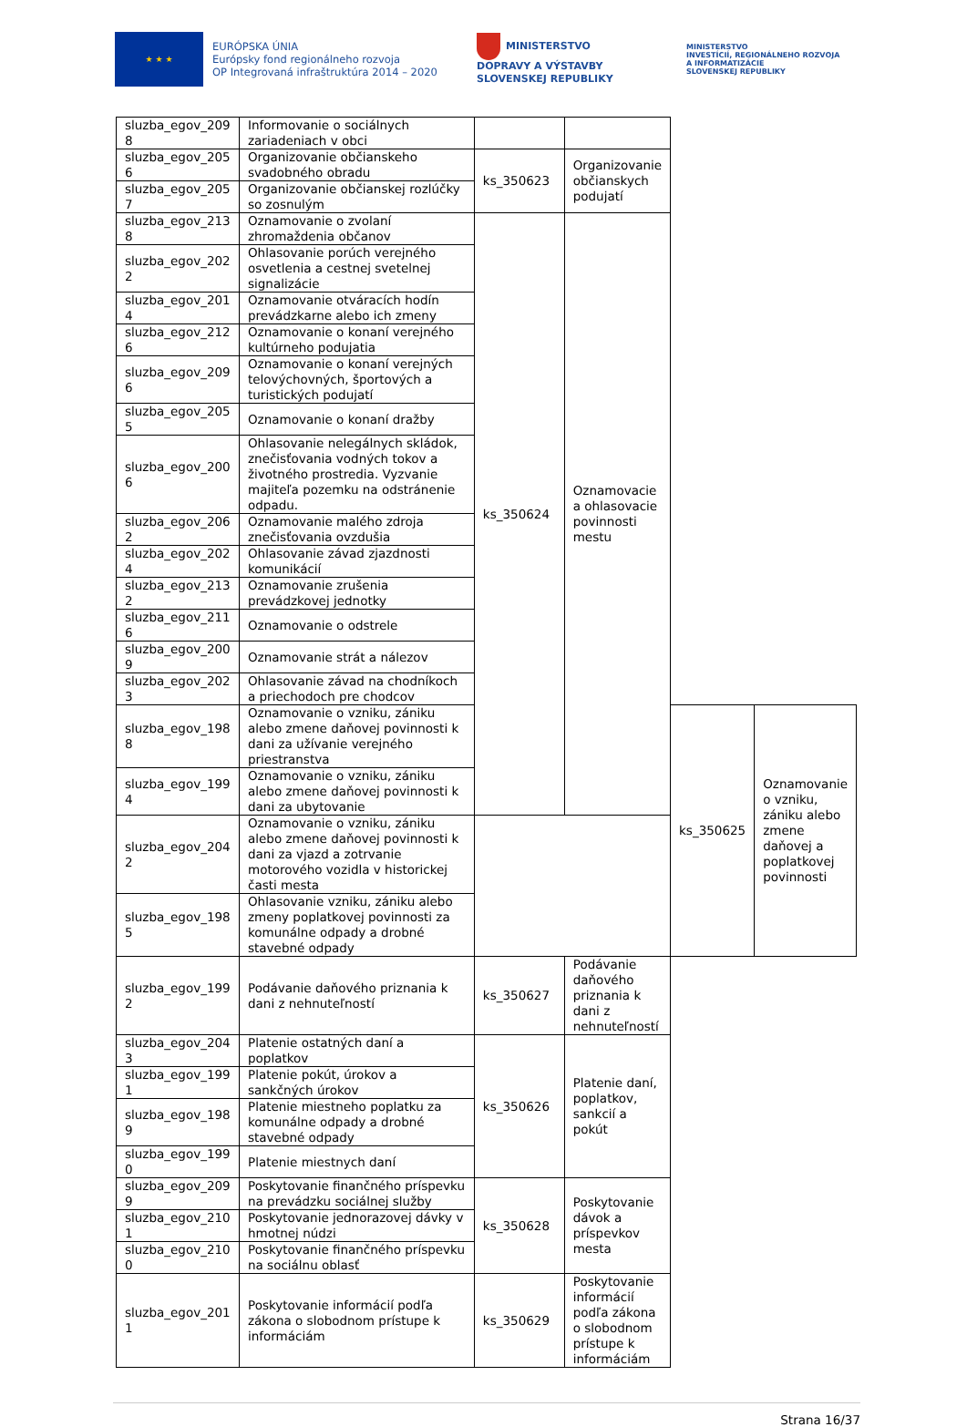★ ★ ★
EURÓPSKA ÚNIA
Európsky fond regionálneho rozvoja
OP Integrovaná infraštruktúra 2014 – 2020
MINISTERSTVO
DOPRAVY A VÝSTAVBY
SLOVENSKEJ REPUBLIKY
MINISTERSTVO
INVESTÍCIÍ, REGIONÁLNEHO ROZVOJA
A INFORMATIZÁCIE
SLOVENSKEJ REPUBLIKY
| sluzba_egov_209 8 | Informovanie o sociálnych zariadeniach v obci | | | | |
| sluzba_egov_205 6 | Organizovanie občianskeho svadobného obradu | ks_350623 | Organizovanie občianskych podujatí | | |
| sluzba_egov_205 7 | Organizovanie občianskej rozlúčky so zosnulým | | | | |
| sluzba_egov_213 8 | Oznamovanie o zvolaní zhromaždenia občanov | ks_350624 | Oznamovacie a ohlasovacie povinnosti mestu | | |
| sluzba_egov_202 2 | Ohlasovanie porúch verejného osvetlenia a cestnej svetelnej signalizácie | | | | |
| sluzba_egov_201 4 | Oznamovanie otváracích hodín prevádzkarne alebo ich zmeny | | | | |
| sluzba_egov_212 6 | Oznamovanie o konaní verejného kultúrneho podujatia | | | | |
| sluzba_egov_209 6 | Oznamovanie o konaní verejných telovýchovných, športových a turistických podujatí | | | | |
| sluzba_egov_205 5 | Oznamovanie o konaní dražby | | | | |
| sluzba_egov_200 6 | Ohlasovanie nelegálnych skládok, znečisťovania vodných tokov a životného prostredia. Vyzvanie majiteľa pozemku na odstránenie odpadu. | | | | |
| sluzba_egov_206 2 | Oznamovanie malého zdroja znečisťovania ovzdušia | | | | |
| sluzba_egov_202 4 | Ohlasovanie závad zjazdnosti komunikácií | | | | |
| sluzba_egov_213 2 | Oznamovanie zrušenia prevádzkovej jednotky | | | | |
| sluzba_egov_211 6 | Oznamovanie o odstrele | | | | |
| sluzba_egov_200 9 | Oznamovanie strát a nálezov | | | | |
| sluzba_egov_202 3 | Ohlasovanie závad na chodníkoch a priechodoch pre chodcov | | | | |
| sluzba_egov_198 8 | Oznamovanie o vzniku, zániku alebo zmene daňovej povinnosti k dani za užívanie verejného priestranstva | | | ks_350625 | Oznamovanie o vzniku, zániku alebo zmene daňovej a poplatkovej povinnosti |
| sluzba_egov_199 4 | Oznamovanie o vzniku, zániku alebo zmene daňovej povinnosti k dani za ubytovanie | | | | |
| sluzba_egov_204 2 | Oznamovanie o vzniku, zániku alebo zmene daňovej povinnosti k dani za vjazd a zotrvanie motorového vozidla v historickej časti mesta | | | | |
| sluzba_egov_198 5 | Ohlasovanie vzniku, zániku alebo zmeny poplatkovej povinnosti za komunálne odpady a drobné stavebné odpady | | | | |
| sluzba_egov_199 2 | Podávanie daňového priznania k dani z nehnuteľností | ks_350627 | Podávanie daňového priznania k dani z nehnuteľností | | |
| sluzba_egov_204 3 | Platenie ostatných daní a poplatkov | ks_350626 | Platenie daní, poplatkov, sankcií a pokút | | |
| sluzba_egov_199 1 | Platenie pokút, úrokov a sankčných úrokov | | | | |
| sluzba_egov_198 9 | Platenie miestneho poplatku za komunálne odpady a drobné stavebné odpady | | | | |
| sluzba_egov_199 0 | Platenie miestnych daní | | | | |
| sluzba_egov_209 9 | Poskytovanie finančného príspevku na prevádzku sociálnej služby | ks_350628 | Poskytovanie dávok a príspevkov mesta | | |
| sluzba_egov_210 1 | Poskytovanie jednorazovej dávky v hmotnej núdzi | | | | |
| sluzba_egov_210 0 | Poskytovanie finančného príspevku na sociálnu oblasť | | | | |
| sluzba_egov_201 1 | Poskytovanie informácií podľa zákona o slobodnom prístupe k informáciám | ks_350629 | Poskytovanie informácií podľa zákona o slobodnom prístupe k informáciám | | |
Strana 16/37